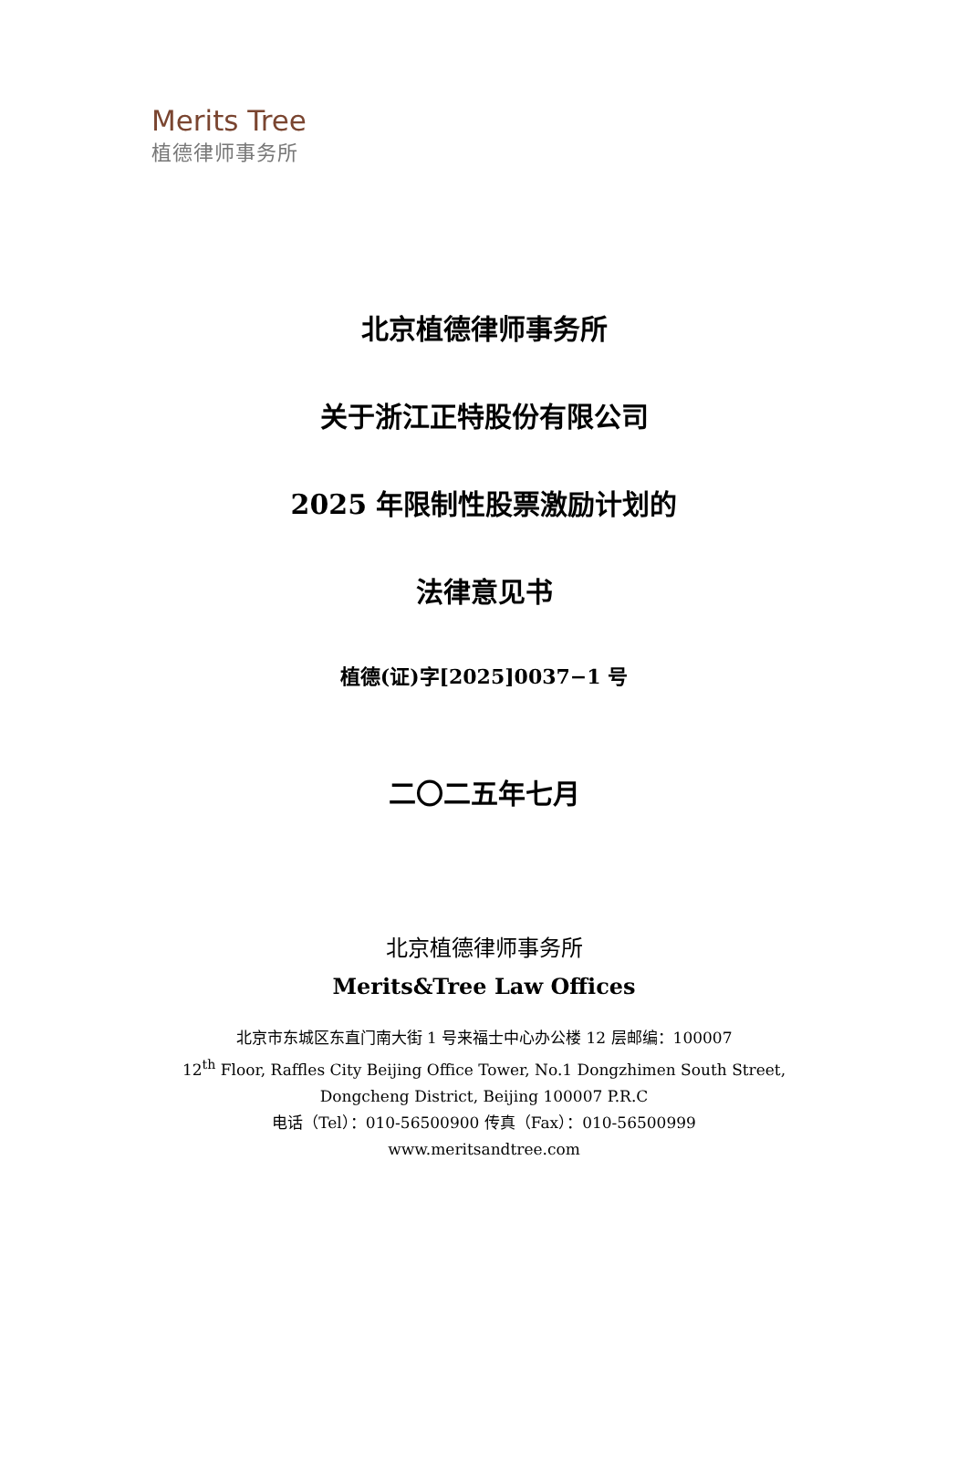Merits Tree
植德律师事务所
北京植德律师事务所
关于浙江正特股份有限公司
2025 年限制性股票激励计划的
法律意见书
植德(证)字[2025]0037−1 号
二〇二五年七月
北京植德律师事务所
Merits&Tree Law Offices
北京市东城区东直门南大街 1 号来福士中心办公楼 12 层邮编：100007
12<sup>th</sup> Floor, Raffles City Beijing Office Tower, No.1 Dongzhimen South Street,
Dongcheng District, Beijing 100007 P.R.C
电话（Tel）：010-56500900 传真（Fax）：010-56500999
www.meritsandtree.com